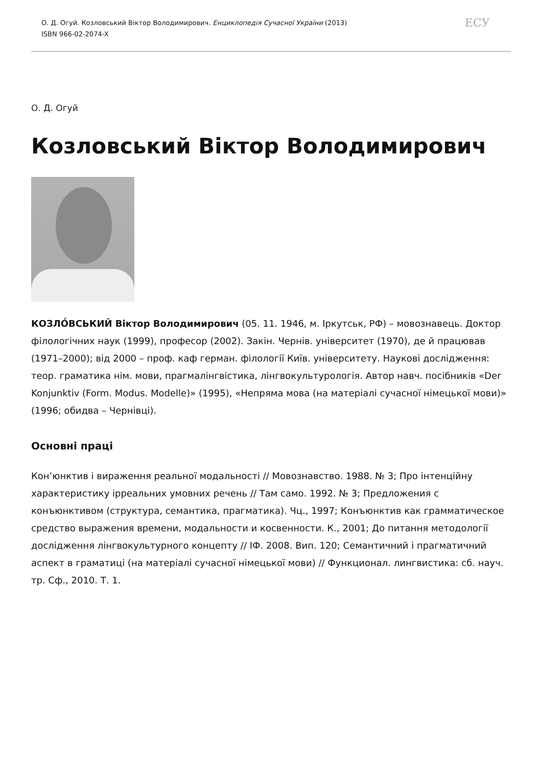О. Д. Огуй. Козловський Віктор Володимирович. Енциклопедія Сучасної України (2013)
ISBN 966-02-2074-X
ЕСУ
О. Д. Огуй
Козловський Віктор Володимирович
КОЗЛО́ВСЬКИЙ Віктор Володимирович (05. 11. 1946, м. Іркутськ, РФ) – мовознавець. Доктор філологічних наук (1999), професор (2002). Закін. Чернів. університет (1970), де й працював (1971–2000); від 2000 – проф. каф герман. філології Київ. університету. Наукові дослідження: теор. граматика нім. мови, прагмалінгвістика, лінгвокультурологія. Автор навч. посібників «Der Konjunktiv (Form. Modus. Modelle)» (1995), «Непряма мова (на матеріалі сучасної німецької мови)» (1996; обидва – Чернівці).
Основні праці
Кон’юнктив і вираження реальної модальності // Мовознавство. 1988. № 3; Про інтенційну характеристику ірреальних умовних речень // Там само. 1992. № 3; Предложения с конъюнктивом (структура, семантика, прагматика). Чц., 1997; Конъюнктив как грамматическое средство выражения времени, модальности и косвенности. К., 2001; До питання методології дослідження лінгвокультурного концепту // ІФ. 2008. Вип. 120; Семантичний і прагматичний аспект в граматиці (на матеріалі сучасної німецької мови) // Функционал. лингвистика: сб. науч. тр. Сф., 2010. Т. 1.